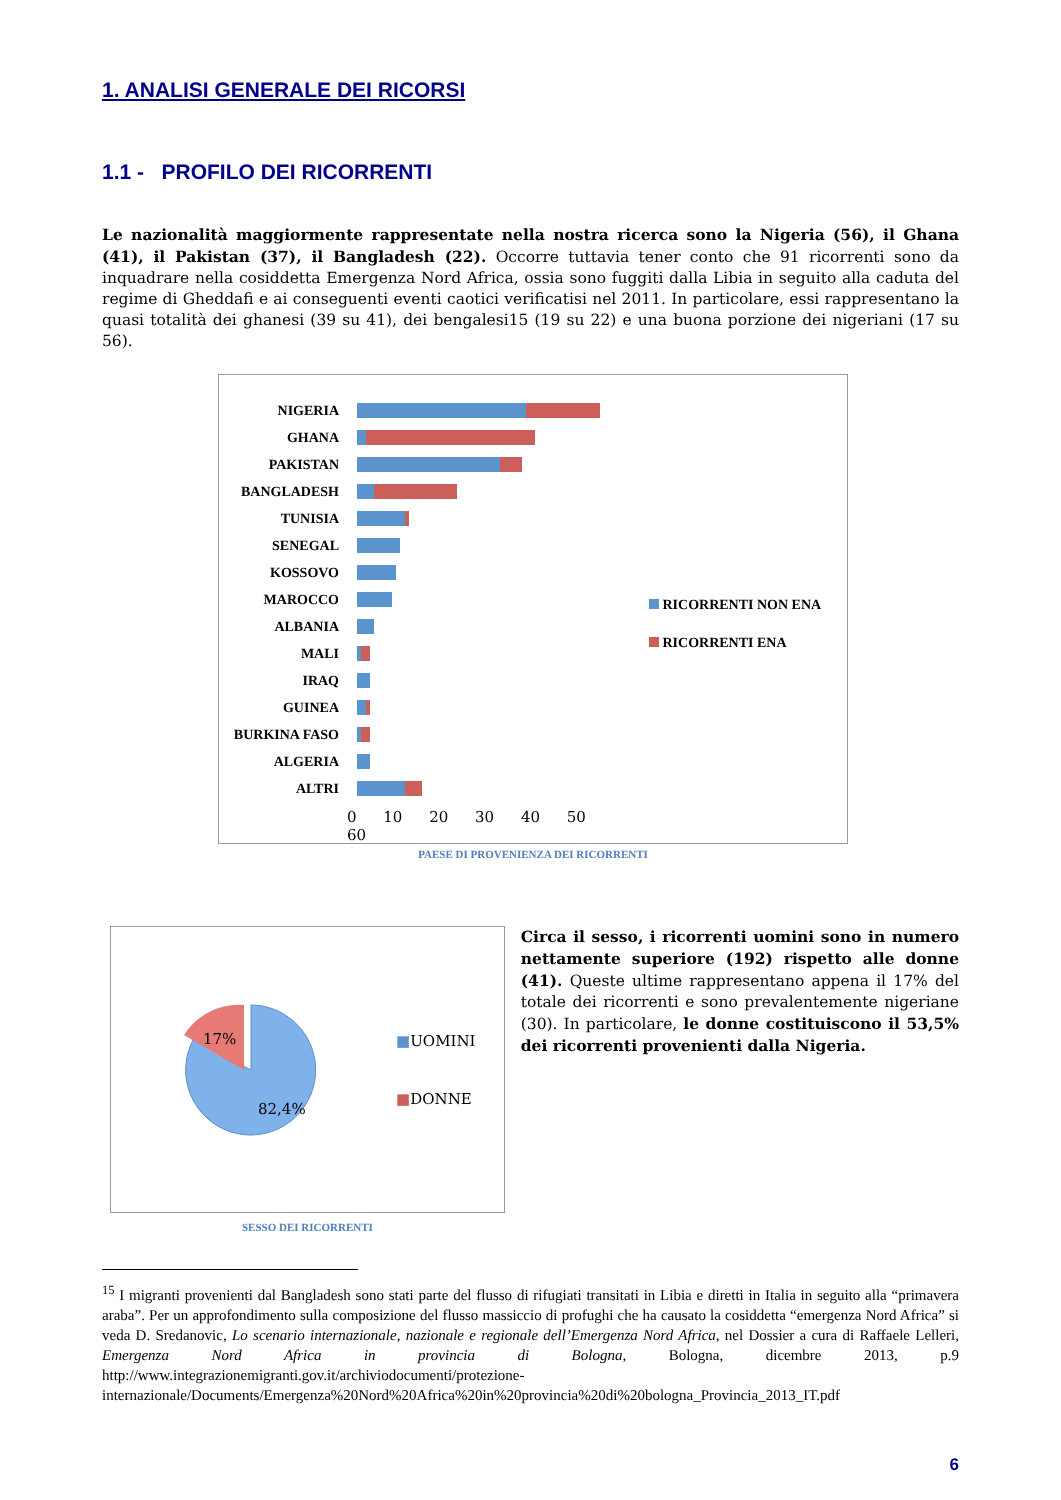1. ANALISI GENERALE DEI RICORSI
1.1 - PROFILO DEI RICORRENTI
Le nazionalità maggiormente rappresentate nella nostra ricerca sono la Nigeria (56), il Ghana (41), il Pakistan (37), il Bangladesh (22). Occorre tuttavia tener conto che 91 ricorrenti sono da inquadrare nella cosiddetta Emergenza Nord Africa, ossia sono fuggiti dalla Libia in seguito alla caduta del regime di Gheddafi e ai conseguenti eventi caotici verificatisi nel 2011. In particolare, essi rappresentano la quasi totalità dei ghanesi (39 su 41), dei bengalesi15 (19 su 22) e una buona porzione dei nigeriani (17 su 56).
NIGERIA
GHANA
PAKISTAN
BANGLADESH
TUNISIA
SENEGAL
KOSSOVO
MAROCCO
ALBANIA
MALI
IRAQ
GUINEA
BURKINA FASO
ALGERIA
ALTRI
0 10 20 30 40 50 60
RICORRENTI NON ENA
RICORRENTI ENA
PAESE DI PROVENIENZA DEI RICORRENTI
17%
82,4%
■UOMINI
■DONNE
SESSO DEI RICORRENTI
Circa il sesso, i ricorrenti uomini sono in numero nettamente superiore (192) rispetto alle donne (41). Queste ultime rappresentano appena il 17% del totale dei ricorrenti e sono prevalentemente nigeriane (30). In particolare, le donne costituiscono il 53,5% dei ricorrenti provenienti dalla Nigeria.
<sup>15</sup> I migranti provenienti dal Bangladesh sono stati parte del flusso di rifugiati transitati in Libia e diretti in Italia in seguito alla “primavera araba”. Per un approfondimento sulla composizione del flusso massiccio di profughi che ha causato la cosiddetta “emergenza Nord Africa” si veda D. Sredanovic, Lo scenario internazionale, nazionale e regionale dell’Emergenza Nord Africa, nel Dossier a cura di Raffaele Lelleri, Emergenza Nord Africa in provincia di Bologna, Bologna, dicembre 2013, p.9 http://www.integrazionemigranti.gov.it/archiviodocumenti/protezione-internazionale/Documents/Emergenza%20Nord%20Africa%20in%20provincia%20di%20bologna_Provincia_2013_IT.pdf
6